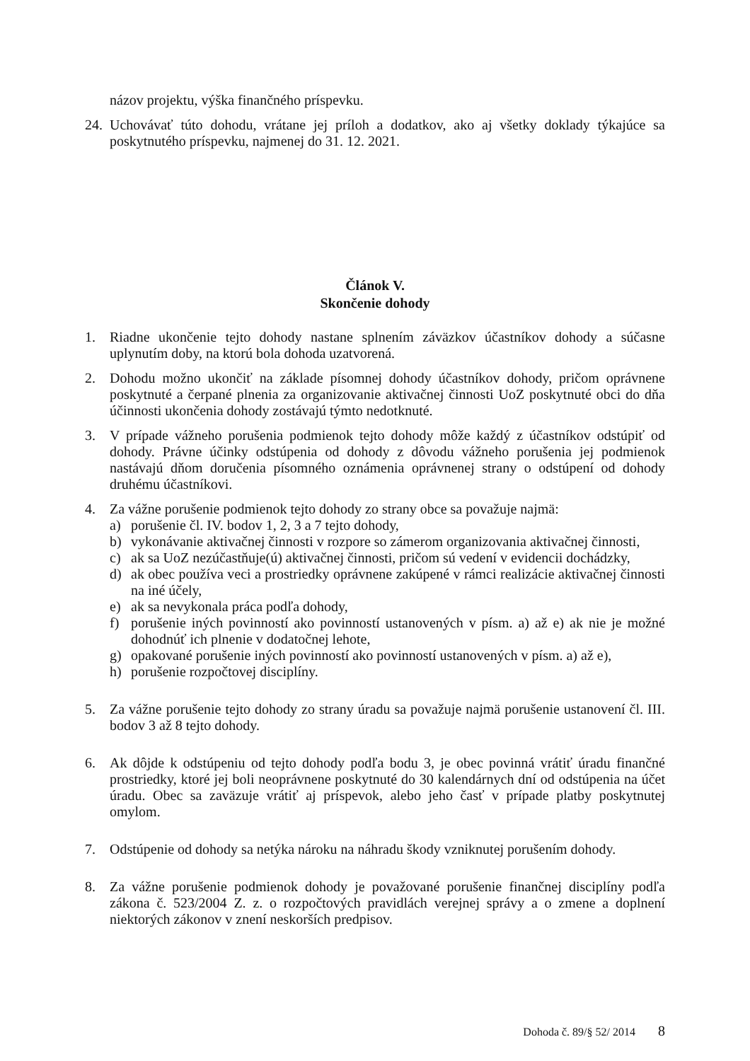názov projektu, výška finančného príspevku.
24.
Uchovávať túto dohodu, vrátane jej príloh a dodatkov, ako aj všetky doklady týkajúce sa poskytnutého príspevku, najmenej do 31. 12. 2021.
Článok V.
Skončenie dohody
1. Riadne ukončenie tejto dohody nastane splnením záväzkov účastníkov dohody a súčasne uplynutím doby, na ktorú bola dohoda uzatvorená.
2. Dohodu možno ukončiť na základe písomnej dohody účastníkov dohody, pričom oprávnene poskytnuté a čerpané plnenia za organizovanie aktivačnej činnosti UoZ poskytnuté obci do dňa účinnosti ukončenia dohody zostávajú týmto nedotknuté.
3. V prípade vážneho porušenia podmienok tejto dohody môže každý z účastníkov odstúpiť od dohody. Právne účinky odstúpenia od dohody z dôvodu vážneho porušenia jej podmienok nastávajú dňom doručenia písomného oznámenia oprávnenej strany o odstúpení od dohody druhému účastníkovi.
4. Za vážne porušenie podmienok tejto dohody zo strany obce sa považuje najmä:
a) porušenie čl. IV. bodov 1, 2, 3 a 7 tejto dohody,
b) vykonávanie aktivačnej činnosti v rozpore so zámerom organizovania aktivačnej činnosti,
c) ak sa UoZ nezúčastňuje(ú) aktivačnej činnosti, pričom sú vedení v evidencii dochádzky,
d) ak obec používa veci a prostriedky oprávnene zakúpené v rámci realizácie aktivačnej činnosti na iné účely,
e) ak sa nevykonala práca podľa dohody,
f) porušenie iných povinností ako povinností ustanovených v písm. a) až e) ak nie je možné dohodnúť ich plnenie v dodatočnej lehote,
g) opakované porušenie iných povinností ako povinností ustanovených v písm. a) až e),
h) porušenie rozpočtovej disciplíny.
5. Za vážne porušenie tejto dohody zo strany úradu sa považuje najmä porušenie ustanovení čl. III. bodov 3 až 8 tejto dohody.
6. Ak dôjde k odstúpeniu od tejto dohody podľa bodu 3, je obec povinná vrátiť úradu finančné prostriedky, ktoré jej boli neoprávnene poskytnuté do 30 kalendárnych dní od odstúpenia na účet úradu. Obec sa zaväzuje vrátiť aj príspevok, alebo jeho časť v prípade platby poskytnutej omylom.
7. Odstúpenie od dohody sa netýka nároku na náhradu škody vzniknutej porušením dohody.
8. Za vážne porušenie podmienok dohody je považované porušenie finančnej disciplíny podľa zákona č. 523/2004 Z. z. o rozpočtových pravidlách verejnej správy a o zmene a doplnení niektorých zákonov v znení neskorších predpisov.
Dohoda č. 89/§ 52/ 2014 8